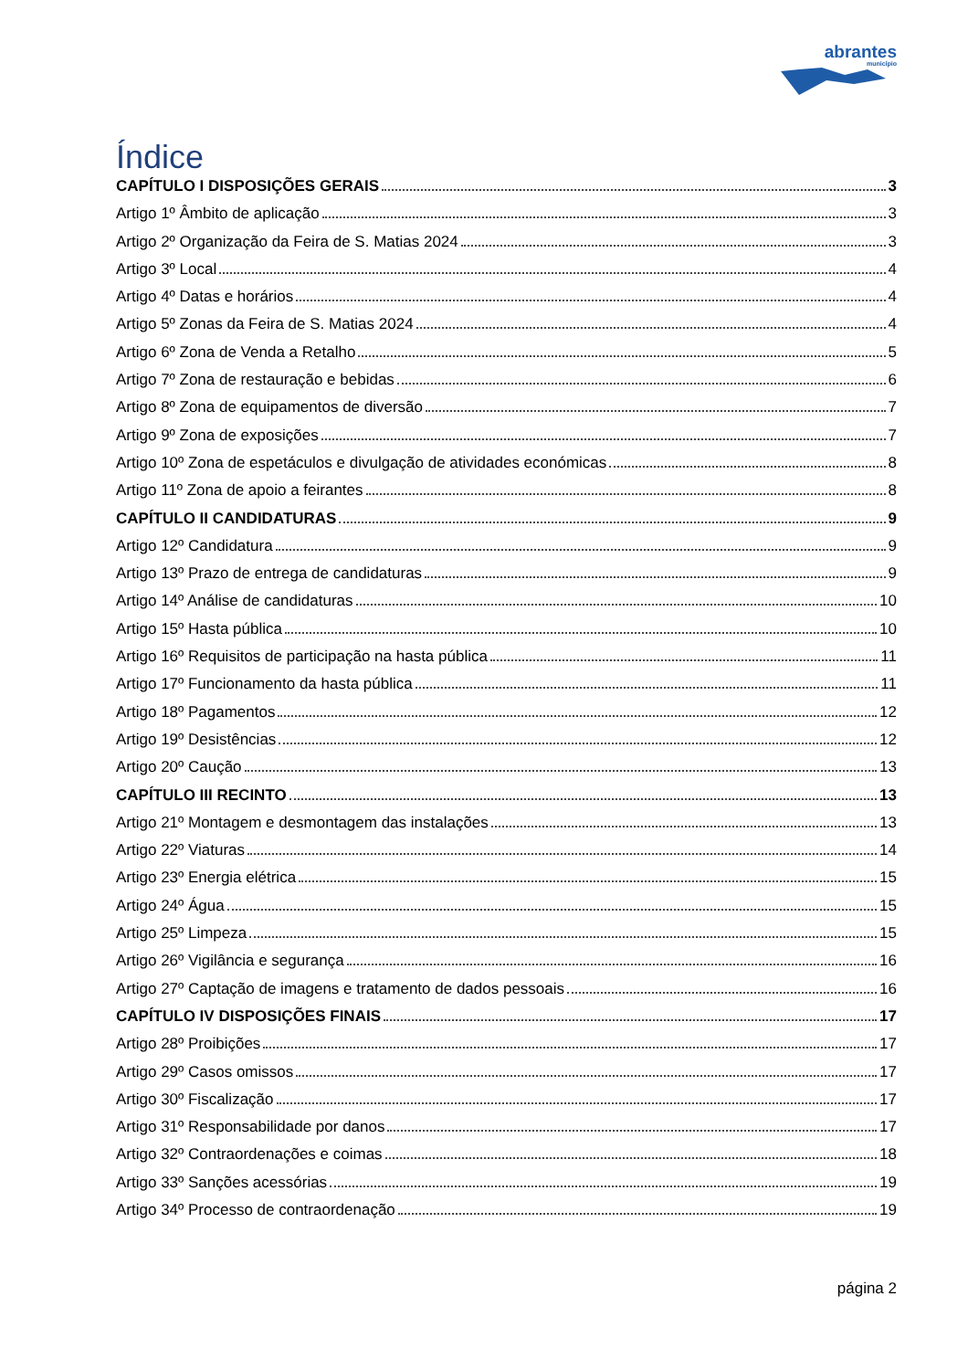abrantes
município
Índice
CAPÍTULO I DISPOSIÇÕES GERAIS 3
Artigo 1º Âmbito de aplicação 3
Artigo 2º Organização da Feira de S. Matias 2024 3
Artigo 3º Local 4
Artigo 4º Datas e horários 4
Artigo 5º Zonas da Feira de S. Matias 2024 4
Artigo 6º Zona de Venda a Retalho 5
Artigo 7º Zona de restauração e bebidas 6
Artigo 8º Zona de equipamentos de diversão 7
Artigo 9º Zona de exposições 7
Artigo 10º Zona de espetáculos e divulgação de atividades económicas 8
Artigo 11º Zona de apoio a feirantes 8
CAPÍTULO II CANDIDATURAS 9
Artigo 12º Candidatura 9
Artigo 13º Prazo de entrega de candidaturas 9
Artigo 14º Análise de candidaturas 10
Artigo 15º Hasta pública 10
Artigo 16º Requisitos de participação na hasta pública 11
Artigo 17º Funcionamento da hasta pública 11
Artigo 18º Pagamentos 12
Artigo 19º Desistências 12
Artigo 20º Caução 13
CAPÍTULO III RECINTO 13
Artigo 21º Montagem e desmontagem das instalações 13
Artigo 22º Viaturas 14
Artigo 23º Energia elétrica 15
Artigo 24º Água 15
Artigo 25º Limpeza 15
Artigo 26º Vigilância e segurança 16
Artigo 27º Captação de imagens e tratamento de dados pessoais 16
CAPÍTULO IV DISPOSIÇÕES FINAIS 17
Artigo 28º Proibições 17
Artigo 29º Casos omissos 17
Artigo 30º Fiscalização 17
Artigo 31º Responsabilidade por danos 17
Artigo 32º Contraordenações e coimas 18
Artigo 33º Sanções acessórias 19
Artigo 34º Processo de contraordenação 19
página 2